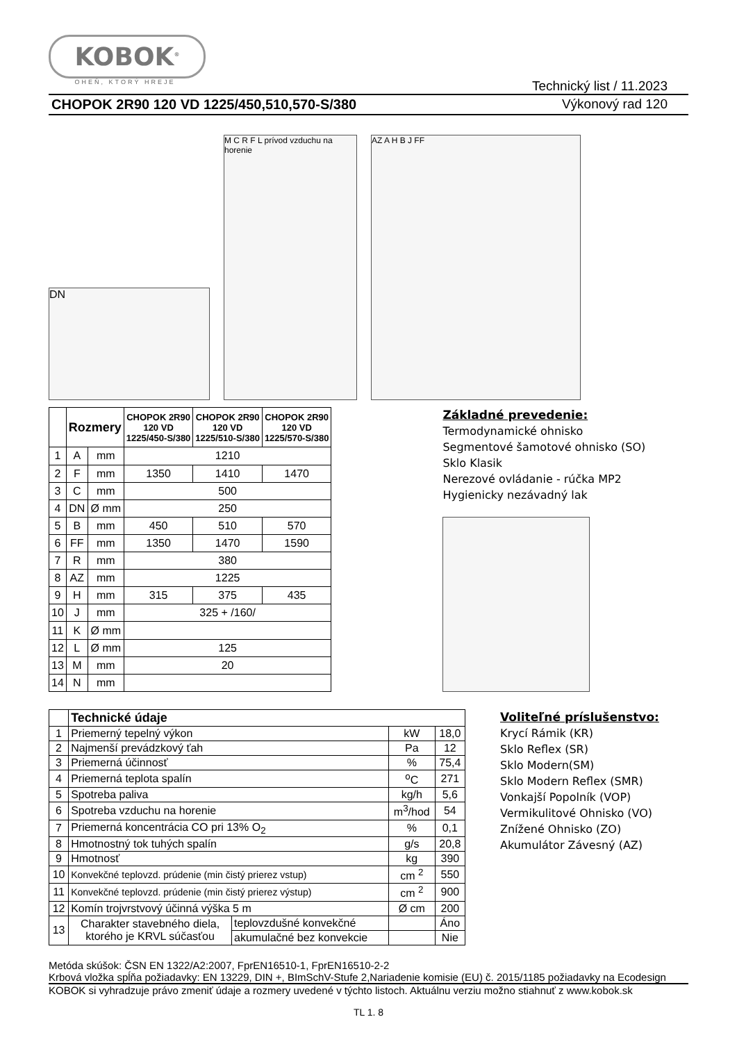KOBOK<sup>®</sup>
OHEŇ, KTORÝ HREJE
Technický list / 11.2023
CHOPOK 2R90 120 VD 1225/450,510,570-S/380 Výkonový rad 120
DN
M C R F L prívod vzduchu na horenie
AZ A H B J FF
| | Rozmery | | CHOPOK 2R90 120 VD 1225/450-S/380 | CHOPOK 2R90 120 VD 1225/510-S/380 | CHOPOK 2R90 120 VD 1225/570-S/380 |
| --- | --- | --- | --- | --- | --- |
| 1 | A | mm | 1210 | | |
| 2 | F | mm | 1350 | 1410 | 1470 |
| 3 | C | mm | 500 | | |
| 4 | DN | Ø mm | 250 | | |
| 5 | B | mm | 450 | 510 | 570 |
| 6 | FF | mm | 1350 | 1470 | 1590 |
| 7 | R | mm | 380 | | |
| 8 | AZ | mm | 1225 | | |
| 9 | H | mm | 315 | 375 | 435 |
| 10 | J | mm | 325 + /160/ | | |
| 11 | K | Ø mm | | | |
| 12 | L | Ø mm | 125 | | |
| 13 | M | mm | 20 | | |
| 14 | N | mm | | | |
Základné prevedenie:
Termodynamické ohnisko
Segmentové šamotové ohnisko (SO)
Sklo Klasik
Nerezové ovládanie - rúčka MP2
Hygienicky nezávadný lak
| | Technické údaje | | | |
| 1 | Priemerný tepelný výkon | | kW | 18,0 |
| 2 | Najmenší prevádzkový ťah | | Pa | 12 |
| 3 | Priemerná účinnosť | | % | 75,4 |
| 4 | Priemerná teplota spalín | | <sup>o</sup> C | 271 |
| 5 | Spotreba paliva | | kg/h | 5,6 |
| 6 | Spotreba vzduchu na horenie | | m<sup>3</sup>/hod | 54 |
| 7 | Priemerná koncentrácia CO pri 13% O<sub>2</sub> | | % | 0,1 |
| 8 | Hmotnostný tok tuhých spalín | | g/s | 20,8 |
| 9 | Hmotnosť | | kg | 390 |
| 10 | Konvekčné teplovzd. prúdenie (min čistý prierez vstup) | | cm <sup>2</sup> | 550 |
| 11 | Konvekčné teplovzd. prúdenie (min čistý prierez výstup) | | cm <sup>2</sup> | 900 |
| 12 | Komín trojvrstvový účinná výška 5 m | | Ø cm | 200 |
| 13 | Charakter stavebného diela, ktorého je KRVL súčasťou | teplovzdušné konvekčné | | Áno |
| | | akumulačné bez konvekcie | | Nie |
Voliteľné príslušenstvo:
Krycí Rámik (KR)
Sklo Reflex (SR)
Sklo Modern(SM)
Sklo Modern Reflex (SMR)
Vonkajší Popolník (VOP)
Vermikulitové Ohnisko (VO)
Znížené Ohnisko (ZO)
Akumulátor Závesný (AZ)
Metóda skúšok: ČSN EN 1322/A2:2007, FprEN16510-1, FprEN16510-2-2
Krbová vložka spĺňa požiadavky: EN 13229, DIN +, BImSchV-Stufe 2,Nariadenie komisie (EU) č. 2015/1185 požiadavky na Ecodesign
KOBOK si vyhradzuje právo zmeniť údaje a rozmery uvedené v týchto listoch. Aktuálnu verziu možno stiahnuť z www.kobok.sk
TL 1. 8